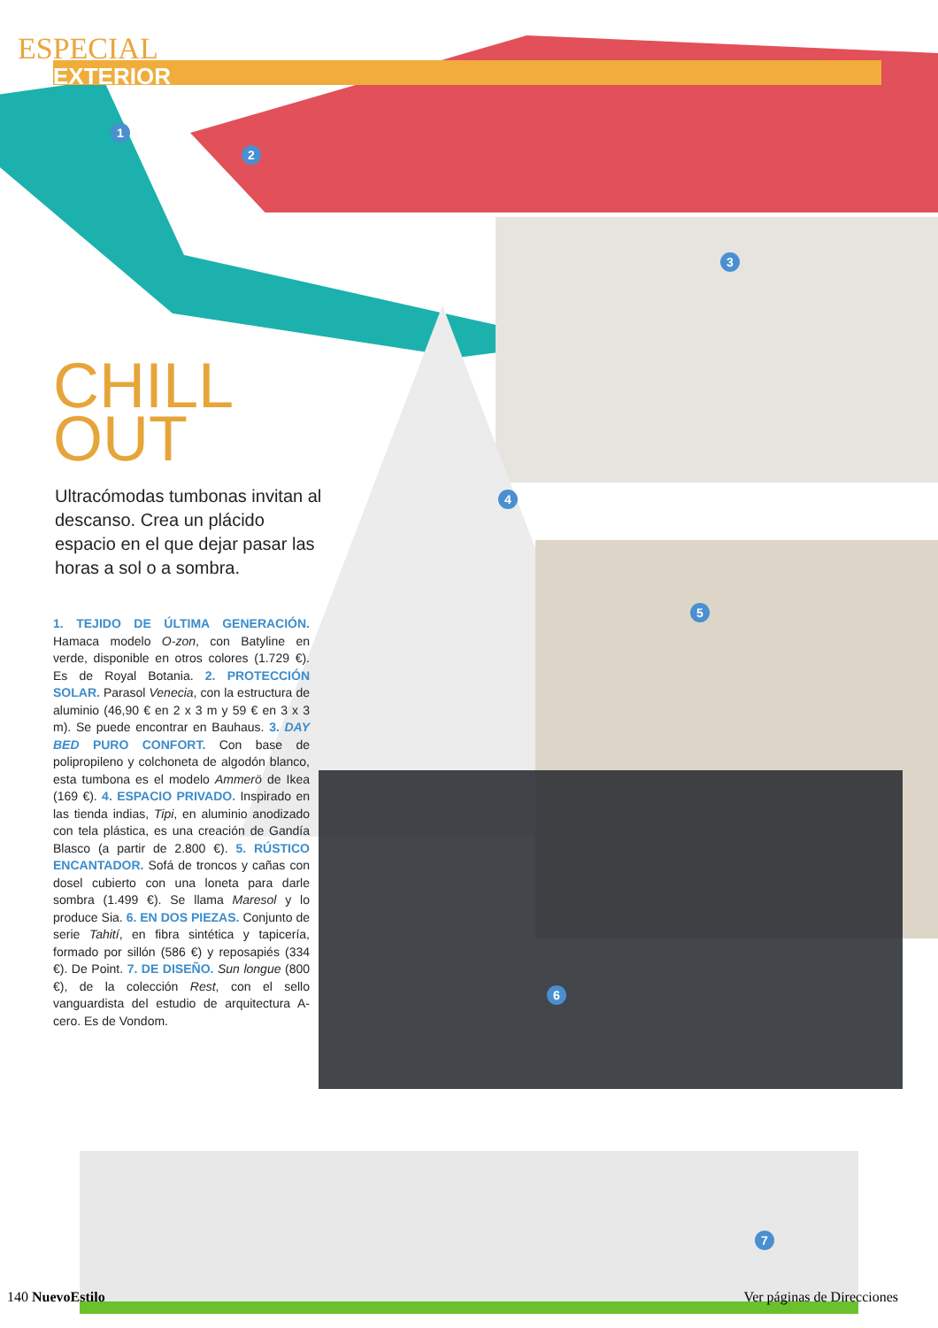ESPECIAL
EXTERIOR
CHILL
OUT
Ultracómodas tumbonas invitan al descanso. Crea un plácido espacio en el que dejar pasar las horas a sol o a sombra.
1. TEJIDO DE ÚLTIMA GENERACIÓN. Hamaca modelo O-zon, con Batyline en verde, disponible en otros colores (1.729 €). Es de Royal Botania. 2. PROTECCIÓN SOLAR. Parasol Venecia, con la estructura de aluminio (46,90 € en 2 x 3 m y 59 € en 3 x 3 m). Se puede encontrar en Bauhaus. 3. DAY BED PURO CONFORT. Con base de polipropileno y colchoneta de algodón blanco, esta tumbona es el modelo Ammerö de Ikea (169 €). 4. ESPACIO PRIVADO. Inspirado en las tienda indias, Tipi, en aluminio anodizado con tela plástica, es una creación de Gandía Blasco (a partir de 2.800 €). 5. RÚSTICO ENCANTADOR. Sofá de troncos y cañas con dosel cubierto con una loneta para darle sombra (1.499 €). Se llama Maresol y lo produce Sia. 6. EN DOS PIEZAS. Conjunto de serie Tahití, en fibra sintética y tapicería, formado por sillón (586 €) y reposapiés (334 €). De Point. 7. DE DISEÑO. Sun longue (800 €), de la colección Rest, con el sello vanguardista del estudio de arquitectura A-cero. Es de Vondom.
1
2
3
4
5
6
7
140 NuevoEstilo Ver páginas de Direcciones